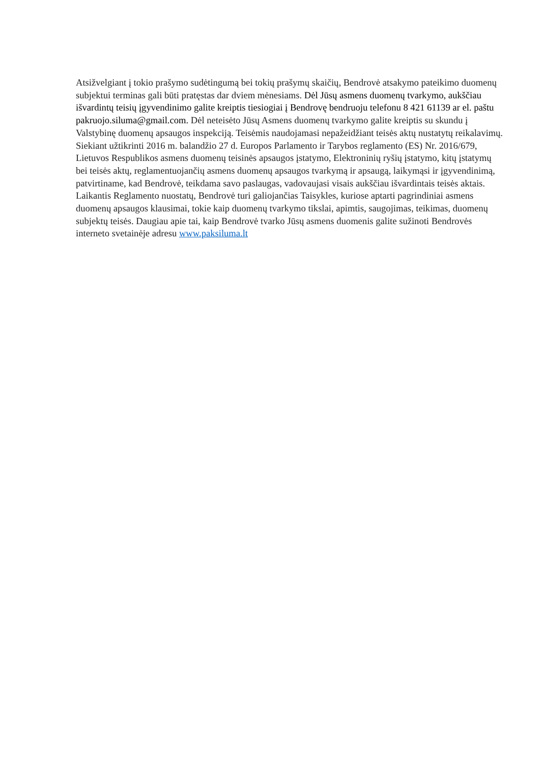Atsižvelgiant į tokio prašymo sudėtingumą bei tokių prašymų skaičių, Bendrovė atsakymo pateikimo duomenų subjektui terminas gali būti pratęstas dar dviem mėnesiams. Dėl Jūsų asmens duomenų tvarkymo, aukščiau išvardintų teisių įgyvendinimo galite kreiptis tiesiogiai į Bendrovę bendruoju telefonu 8 421 61139 ar el. paštu pakruojo.siluma@gmail.com. Dėl neteisėto Jūsų Asmens duomenų tvarkymo galite kreiptis su skundu į Valstybinę duomenų apsaugos inspekciją. Teisėmis naudojamasi nepažeidžiant teisės aktų nustatytų reikalavimų.
Siekiant užtikrinti 2016 m. balandžio 27 d. Europos Parlamento ir Tarybos reglamento (ES) Nr. 2016/679, Lietuvos Respublikos asmens duomenų teisinės apsaugos įstatymo, Elektroninių ryšių įstatymo, kitų įstatymų bei teisės aktų, reglamentuojančių asmens duomenų apsaugos tvarkymą ir apsaugą, laikymąsi ir įgyvendinimą, patvirtiname, kad Bendrovė, teikdama savo paslaugas, vadovaujasi visais aukščiau išvardintais teisės aktais.
Laikantis Reglamento nuostatų, Bendrovė turi galiojančias Taisykles, kuriose aptarti pagrindiniai asmens duomenų apsaugos klausimai, tokie kaip duomenų tvarkymo tikslai, apimtis, saugojimas, teikimas, duomenų subjektų teisės. Daugiau apie tai, kaip Bendrovė tvarko Jūsų asmens duomenis galite sužinoti Bendrovės interneto svetainėje adresu www.paksiluma.lt